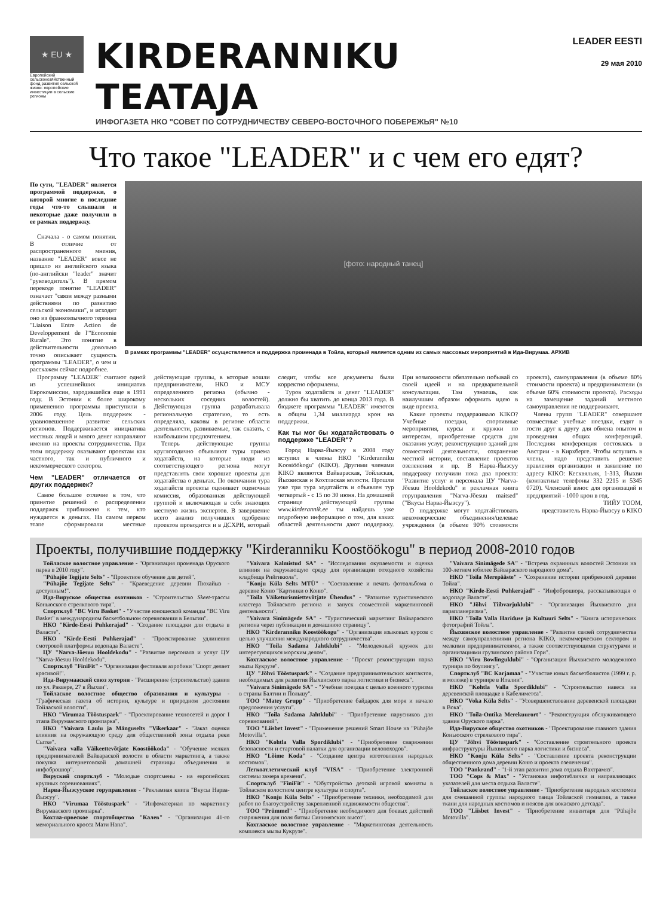★ EU ★
Европейский сельскохозяйственный фонд развития сельской жизни: европейские инвестиции в сельские регионы
KIRDERANNIKU TEATAJA
ИНФОГАЗЕТА НКО "СОВЕТ ПО СОТРУДНИЧЕСТВУ СЕВЕРО-ВОСТОЧНОГО ПОБЕРЕЖЬЯ" №10
LEADER EESTI
29 мая 2010
Что такое "LEADER" и с чем его едят?
По сути, "LEADER" является программой поддержки, о которой многие в последние годы что-то слышали и некоторые даже получили в ее рамках поддержку.
Сначала - о самом понятии. В отличие от распространенного мнения, название "LEADER" вовсе не пришло из английского языка (по-английски "leader" значит "руководитель"). В прямом переводе понятие "LEADER" означает "связи между разными действиями по развитию сельской экономики", и исходит оно из франкоязычного термина "Liaison Entre Action de Developpement de l'"Economie Rurale". Это понятие в действительности довольно точно описывает сущность программы "LEADER", о чем и расскажем сейчас подробнее.
[фото: народный танец]
В рамках программы "LEADER" осуществляется и поддержка променада в Тойла, который является одним из самых массовых мероприятий в Ида-Вирумаа. АРХИВ
Программу "LEADER" считают одной из успешнейших инициатив Еврокомиссии, зародившейся еще в 1991 году. В Эстонии к более широкому применению программы приступили в 2006 году. Цель поддержек - уравновешенное развитие сельских регионов. Поддерживается инициатива местных людей и много денег направляют именно на проекты сотрудничества. При этом поддержку оказывают проектам как частного, так и публичного и некоммерческого секторов.
Чем "LEADER" отличается от других поддержек?
Самое большое отличие в том, что принятие решений о распределении поддержек приближено к тем, кто нуждается в деньгах. На самом первом этапе сформировали местные действующие группы, в которые вошли предприниматели, НКО и МСУ определенного региона (обычно - нескольких соседних волостей). Действующая группа разрабатывала региональную стратегию, то есть определяла, каковы в регионе области деятельности, развиваемые, так сказать, с наибольшим предпочтением.
Теперь действующие группы круглогодично объявляют туры приема ходатайств, на которые люди из соответствующего региона могут представлять свои хорошие проекты для ходатайства о деньгах. По окончании тура ходатайств проекты оценивает оценочная комиссия, образованная действующей группой и включающая в себя знающих местную жизнь экспертов. В завершение всего анализ получивших одобрение проектов проводится и в ДСХРИ, который следит, чтобы все документы были корректно оформлены.
Туров ходатайств и денег "LEADER" должно бы хватить до конца 2013 года. В бюджете программы "LEADER" имеются в общем 1,34 миллиарда крон на поддержки.
Как ты мог бы ходатайствовать о поддержке "LEADER"?
Город Нарва-Йыэсуу в 2008 году вступил в члены НКО "Kirderanniku Koostöökogu" (KIKO). Другими членами KIKO являются Вайвараская, Тойлаская, Йыхвиская и Кохтлаская волости. Прошли уже три тура ходатайств и объявлен тур четвертый - с 15 по 30 июня. На домашней странице действующей группы www.kirderannik.ee ты найдешь уже подробную информацию о том, для каких областей деятельности дают поддержку. При возможности обязательно побывай со своей идеей и на предварительной консультации. Там узнаешь, как наилучшим образом оформить идею в виде проекта.
Какие проекты поддерживало KIKO? Учебные поездки, спортивные мероприятия, курсы и кружки по интересам, приобретение средств для оказания услуг, реконструкцию зданий для совместной деятельности, сохранение местной истории, составление проектов озеленения и пр. В Нарва-Йыэсуу поддержку получили пока два проекта: "Развитие услуг и персонала ЦУ "Narva-Jõesuu Hooldekodu" и рекламная книга горуправления "Narva-Jõesuu maitsed" ("Вкусы Нарва-Йыэсуу").
О поддержке могут ходатайствовать некоммерческие объединения/целевые учреждения (в объеме 90% стоимости проекта), самоуправления (в объеме 80% стоимости проекта) и предприниматели (в объеме 60% стоимости проекта). Расходы на замещение заданий местного самоуправления не поддерживают.
Члены групп "LEADER" совершают совместные учебные поездки, ездят в гости друг к другу для обмена опытом и проведения общих конференций. Последняя конференция состоялась в Австрии - в Кирхберге. Чтобы вступить в члены, надо представить решение правления организации и заявление по адресу KIKO: Кесквяльяк, 1-313, Йыхви (контактные телефоны 332 2215 и 5345 0720). Членский взнос для организаций и предприятий - 1000 крон в год.
ТИЙУ ТООМ,
представитель Нарва-Йыэсуу в KIKO
Проекты, получившие поддержку "Kirderanniku Koostöökogu" в период 2008-2010 годов
Тойлаское волостное управление - "Организация променада Оруского парка в 2010 году".
"Pühajõe Tegijate Selts" - "Проектное обучение для детей".
"Pühajõe Tegijate Selts" - "Краеведение деревни Пюхайыэ - доступным!".
Ида-Вируское общество охотников - "Строительство Skeet-трассы Коньюского стрелкового тира".
Спортклуб "BC Viru Basket" - "Участие юношеской команды "BC Viru Basket" в международном баскетбольном соревновании в Бельгии".
НКО "Kirde-Eesti Puhkerajad" - "Создание площадки для отдыха в Валасте".
НКО "Kirde-Eesti Puhkerajad" - "Проектирование удлинения смотровой платформы водопада Валасте".
ЦУ "Narva-Jõesuu Hooldekodu" - "Развитие персонала и услуг ЦУ "Narva-Jõesuu Hooldekodu".
Спортклуб "FiniFit" - "Организация фестиваля аэробики "Спорт делает красивой!".
Ида-Вирумааский союз хуторян - "Расширение (строительство) здания по ул. Раквере, 27 в Йыхви".
Тойлаское волостное общество образования и культуры - "Графическая газета об истории, культуре и природном достоянии Тойлаской волости".
НКО "Virumaa Tööstuspark" - "Проектирование техносетей и дорог I этапа Вирумааского промпарка".
НКО "Vaivara Laulu ja Mänguselts "Vikerkaar" - "Заказ оценки влияния на окружающую среду для общественной зоны отдыха реки Сытке".
"Vaivara valla Väikeettevõtjate Koostöökoda" - "Обучение мелких предпринимателей Вайвараской волости в области маркетинга, а также покупка интернетовской домашней страницы объединения и инфоброшюр".
Вируский спортклуб - "Молодые спортсмены - на европейских крупных соревнованиях".
Нарва-Йыэсууское горуправление - "Рекламная книга "Вкусы Нарва-Йыэсуу".
НКО "Virumaa Tööstuspark" - "Инфоматериал по маркетингу Вирумаaского промпарка".
Кохтла-ярвеское спортобщество "Калев" - "Организация 41-го мемориального кросса Мати Напа".
"Vaivara Kalmistud SA" - "Исследования окупаемости и оценка влияния на окружающую среду для организации отходного хозяйства кладбища Рийгикюла".
"Konju Küla Selts MTÜ" - "Составление и печать фотоальбома о деревне Коню "Картинки о Коню".
"Toila Väiketurismiettevõtjate Ühendus" - "Развитие туристического кластера Тойлаского региона и запуск совместной маркетинговой деятельности".
"Vaivara Sinimägede SA" - "Туристический маркетинг Вайвараского региона через публикации и домашнюю страницу".
НКО "Kirderanniku Koostöökogu" - "Организация языковых курсов с целью улучшения международного сотрудничества".
НКО "Toila Sadama Jahtklubi" - "Молодежный кружок для интересующихся морским делом".
Кохтлаское волостное управление - "Проект реконструкции парка мызы Кукрузе".
ЦУ "Jõhvi Tööstuspark" - "Создание предпринимательских контактов, необходимых для развития Йыхвиского парка логистики и бизнеса".
"Vaivara Sinimägede SA" - "Учебная поездка с целью военного туризма в страны Балтии и Польшу".
ТОО "Matey Grupp" - "Приобретение байдарок для моря и начало предложения услуги".
НКО "Toila Sadama Jahtklubi" - "Приобретение парусников для соревнований".
ТОО "Liisbet Invest" - "Применение решений Smart House на "Pühajõe Motovilla".
НКО "Kohtla Valla Spordiklubi" - "Приобретение снаряжения безопасности и стартовой палатки для организации велопоходов".
НКО "Lõime Koda" - "Создание центра изготовления народных костюмов".
Легкоатлетический клуб "VISA" - "Приобретение электронной системы замера времени".
Спортклуб "FiniFit" - "Обустройство детской игровой комнаты в Тойласком волостном центре культуры и спорта".
НКО "Konju Küla Selts" - "Приобретение техники, необходимой для работ по благоустройству закрепленной недвижимости общества".
ТОО "Prümmel" - "Приобретение необходимого для боевых действий снаряжения для поля битвы Синимяэских высот".
Кохтлаское волостное управление - "Маркетинговая деятельность комплекса мызы Кукрузе".
"Vaivara Sinimägede SA" - "Встреча окраинных волостей Эстонии на 100-летнем юбилее Вайвараского народного дома".
НКО "Toila Merepääste" - "Сохранение истории прибрежной деревни Тойла".
НКО "Kirde-Eesti Puhkerajad" - "Инфоброшюра, рассказывающая о водопаде Валасте".
НКО "Jõhvi Tiibvarjuklubi" - "Организация Йыхвиского дня парапланеризма".
НКО "Toila Valla Hariduse ja Kultuuri Selts" - "Книга исторических фотографий Тойла".
Йыхвиское волостное управление - "Развитие связей сотрудничества между самоуправлениями региона KIKO, некоммерческим сектором и мелкими предпринимателями, а также соответствующими структурами и организациями грузинского района Гори".
НКО "Viru Bowlinguklubi" - "Организация Йыхвиского молодежного турнира по боулингу".
Спортклуб "BC Karjamaa" - "Участие юных баскетболистов (1999 г. р. и моложе) в турнире в Италии".
НКО "Kohtla Valla Spordiklubi" - "Строительство навеса на деревенской площадке в Кабелиметса".
НКО "Voka Küla Selts" - "Усовершенствование деревенской площадки в Вока".
НКО "Toila-Ontika Merekuurort" - "Реконструкция обслуживающего здания Оруского парка".
Ида-Вируское общество охотников - "Проектирование главного здания Коньюского стрелкового тира".
ЦУ "Jõhvi Tööstuspark" - "Составление строительного проекта инфраструктуры Йыхвиского парка логистики и бизнеса".
НКО "Konju Küla Selts" - "Составление проекта реконструкции общественного дома деревни Коню и проекта озеленения".
ТОО "Pankrand" - "1-й этап развития дома отдыха Вахтрамяэ".
ТОО "Cops & Max" - "Установка инфотаблички и направляющих указателей для места отдыха Валасте".
Тойлаское волостное управление - "Приобретение народных костюмов для смешанной группы народного танца Тойлаской гимназии, а также ткани для народных костюмов и поясов для вокаского детсада".
ТОО "Liisbet Invest" - "Приобретение инвентаря для "Pühajõe Motovilla".